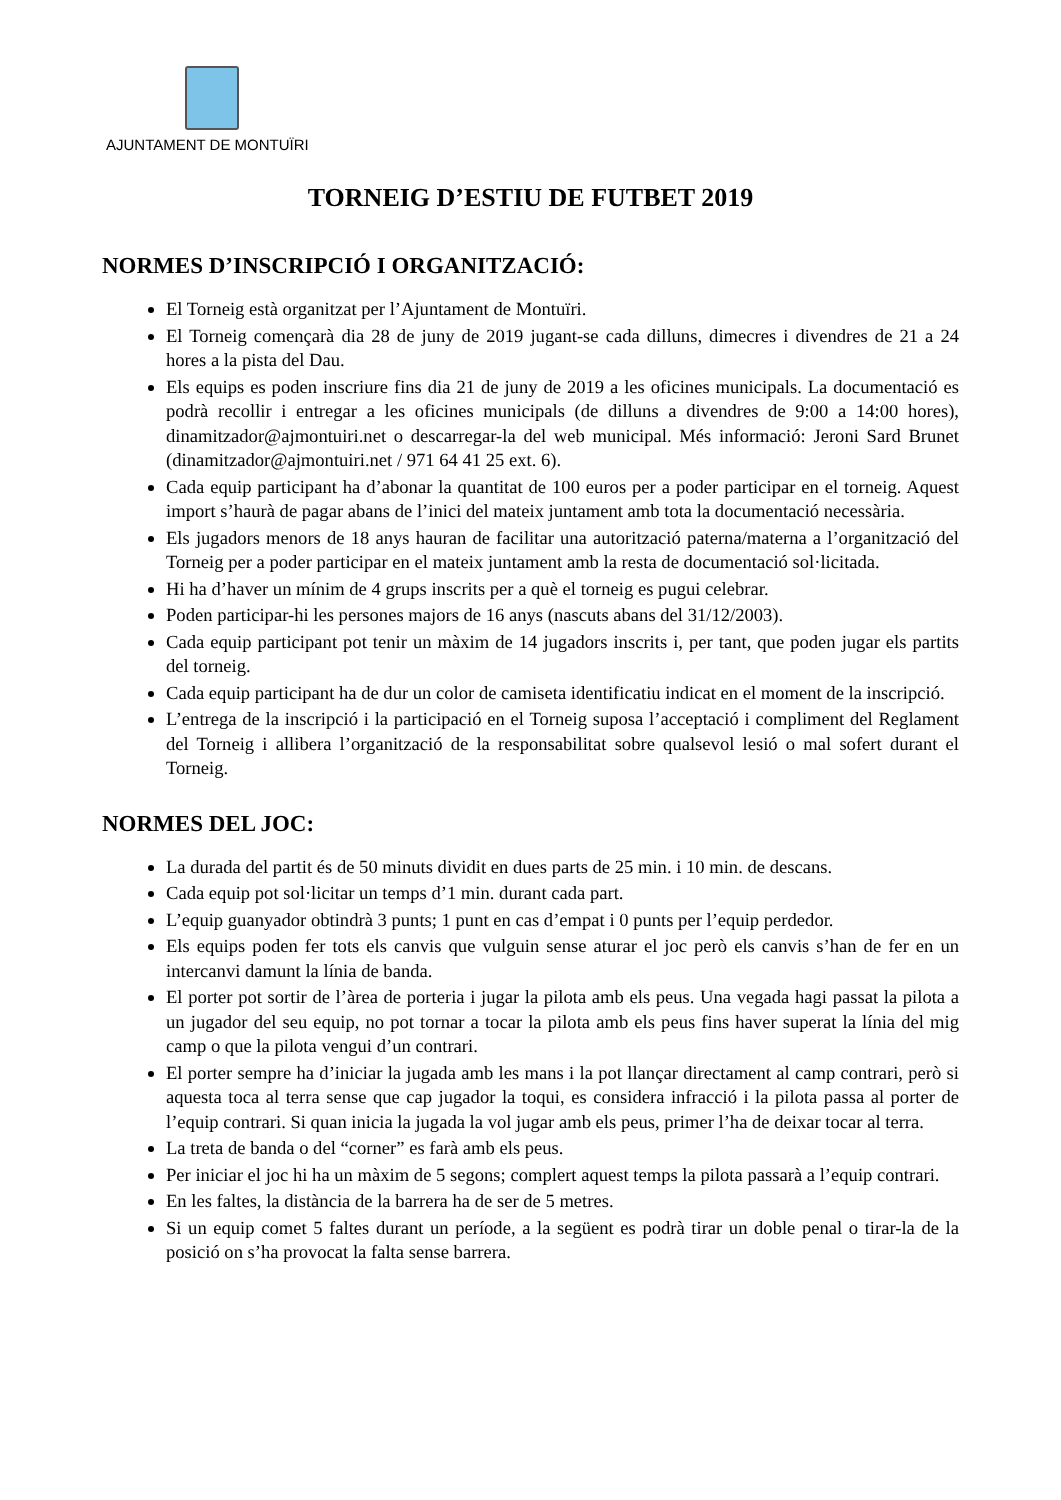AJUNTAMENT DE MONTUÏRI
TORNEIG D’ESTIU DE FUTBET 2019
NORMES D’INSCRIPCIÓ I ORGANITZACIÓ:
El Torneig està organitzat per l’Ajuntament de Montuïri.
El Torneig començarà dia 28 de juny de 2019 jugant-se cada dilluns, dimecres i divendres de 21 a 24 hores a la pista del Dau.
Els equips es poden inscriure fins dia 21 de juny de 2019 a les oficines municipals. La documentació es podrà recollir i entregar a les oficines municipals (de dilluns a divendres de 9:00 a 14:00 hores), dinamitzador@ajmontuiri.net o descarregar-la del web municipal. Més informació: Jeroni Sard Brunet (dinamitzador@ajmontuiri.net / 971 64 41 25 ext. 6).
Cada equip participant ha d’abonar la quantitat de 100 euros per a poder participar en el torneig. Aquest import s’haurà de pagar abans de l’inici del mateix juntament amb tota la documentació necessària.
Els jugadors menors de 18 anys hauran de facilitar una autorització paterna/materna a l’organització del Torneig per a poder participar en el mateix juntament amb la resta de documentació sol·licitada.
Hi ha d’haver un mínim de 4 grups inscrits per a què el torneig es pugui celebrar.
Poden participar-hi les persones majors de 16 anys (nascuts abans del 31/12/2003).
Cada equip participant pot tenir un màxim de 14 jugadors inscrits i, per tant, que poden jugar els partits del torneig.
Cada equip participant ha de dur un color de camiseta identificatiu indicat en el moment de la inscripció.
L’entrega de la inscripció i la participació en el Torneig suposa l’acceptació i compliment del Reglament del Torneig i allibera l’organització de la responsabilitat sobre qualsevol lesió o mal sofert durant el Torneig.
NORMES DEL JOC:
La durada del partit és de 50 minuts dividit en dues parts de 25 min. i 10 min. de descans.
Cada equip pot sol·licitar un temps d’1 min. durant cada part.
L’equip guanyador obtindrà 3 punts; 1 punt en cas d’empat i 0 punts per l’equip perdedor.
Els equips poden fer tots els canvis que vulguin sense aturar el joc però els canvis s’han de fer en un intercanvi damunt la línia de banda.
El porter pot sortir de l’àrea de porteria i jugar la pilota amb els peus. Una vegada hagi passat la pilota a un jugador del seu equip, no pot tornar a tocar la pilota amb els peus fins haver superat la línia del mig camp o que la pilota vengui d’un contrari.
El porter sempre ha d’iniciar la jugada amb les mans i la pot llançar directament al camp contrari, però si aquesta toca al terra sense que cap jugador la toqui, es considera infracció i la pilota passa al porter de l’equip contrari. Si quan inicia la jugada la vol jugar amb els peus, primer l’ha de deixar tocar al terra.
La treta de banda o del “corner” es farà amb els peus.
Per iniciar el joc hi ha un màxim de 5 segons; complert aquest temps la pilota passarà a l’equip contrari.
En les faltes, la distància de la barrera ha de ser de 5 metres.
Si un equip comet 5 faltes durant un període, a la següent es podrà tirar un doble penal o tirar-la de la posició on s’ha provocat la falta sense barrera.